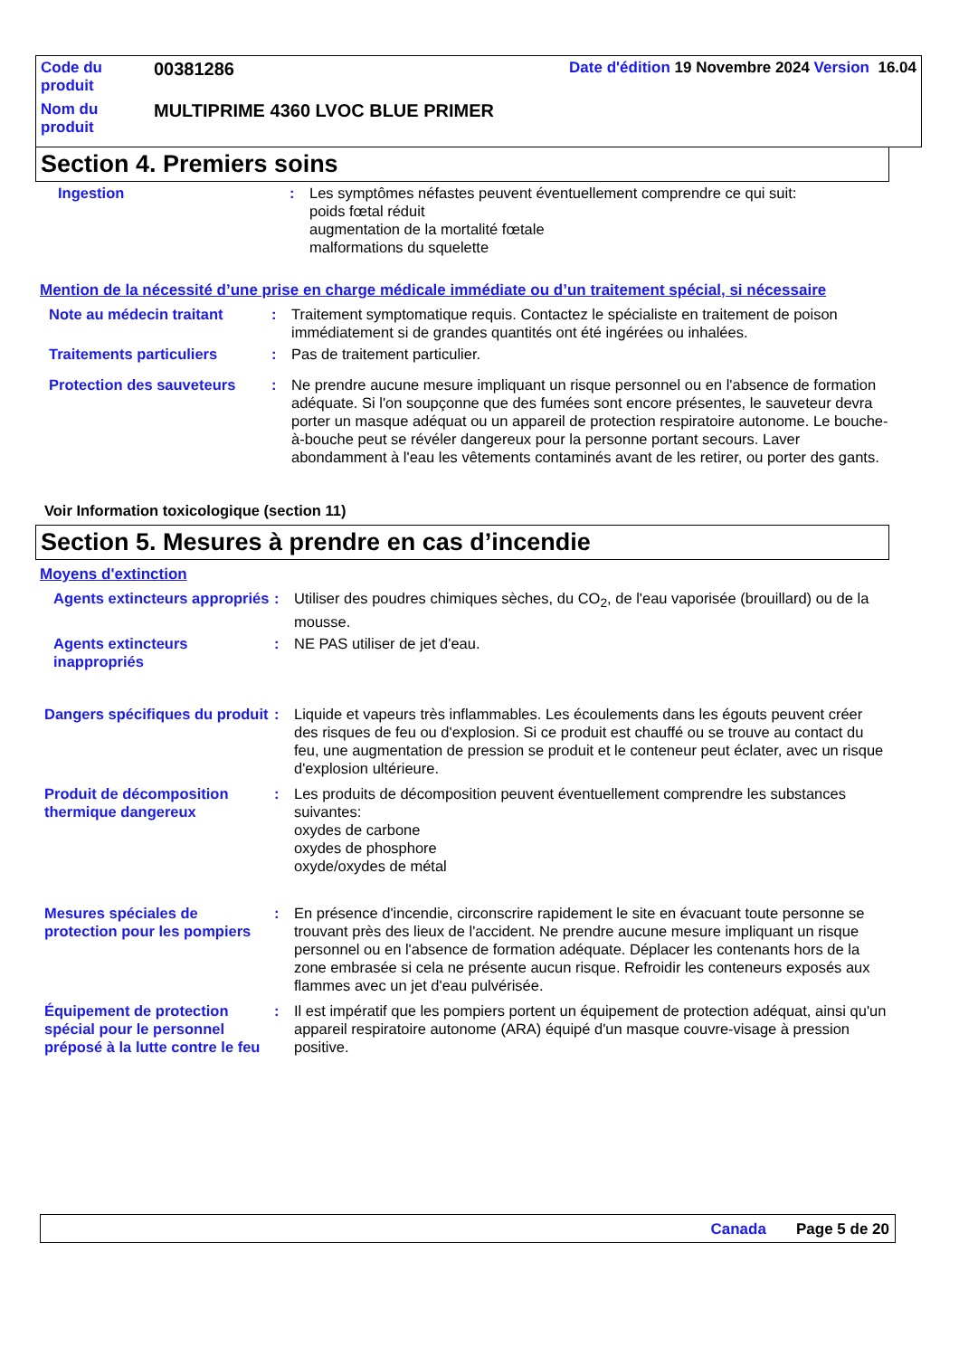| Code du produit | 00381286 | Date d'édition 19 Novembre 2024 Version 16.04 |
| Nom du produit | MULTIPRIME 4360 LVOC BLUE PRIMER | |
Section 4. Premiers soins
| Ingestion | : | Les symptômes néfastes peuvent éventuellement comprendre ce qui suit: poids fœtal réduit augmentation de la mortalité fœtale malformations du squelette |
Mention de la nécessité d’une prise en charge médicale immédiate ou d’un traitement spécial, si nécessaire
| Note au médecin traitant | : | Traitement symptomatique requis. Contactez le spécialiste en traitement de poison immédiatement si de grandes quantités ont été ingérées ou inhalées. |
| Traitements particuliers | : | Pas de traitement particulier. |
| Protection des sauveteurs | : | Ne prendre aucune mesure impliquant un risque personnel ou en l'absence de formation adéquate. Si l'on soupçonne que des fumées sont encore présentes, le sauveteur devra porter un masque adéquat ou un appareil de protection respiratoire autonome. Le bouche-à-bouche peut se révéler dangereux pour la personne portant secours. Laver abondamment à l'eau les vêtements contaminés avant de les retirer, ou porter des gants. |
Voir Information toxicologique (section 11)
Section 5. Mesures à prendre en cas d’incendie
Moyens d'extinction
| Agents extincteurs appropriés | : | Utiliser des poudres chimiques sèches, du CO<sub>2</sub>, de l'eau vaporisée (brouillard) ou de la mousse. |
| Agents extincteurs inappropriés | : | NE PAS utiliser de jet d'eau. |
| Dangers spécifiques du produit | : | Liquide et vapeurs très inflammables. Les écoulements dans les égouts peuvent créer des risques de feu ou d'explosion. Si ce produit est chauffé ou se trouve au contact du feu, une augmentation de pression se produit et le conteneur peut éclater, avec un risque d'explosion ultérieure. |
| Produit de décomposition thermique dangereux | : | Les produits de décomposition peuvent éventuellement comprendre les substances suivantes: oxydes de carbone oxydes de phosphore oxyde/oxydes de métal |
| Mesures spéciales de protection pour les pompiers | : | En présence d'incendie, circonscrire rapidement le site en évacuant toute personne se trouvant près des lieux de l'accident. Ne prendre aucune mesure impliquant un risque personnel ou en l'absence de formation adéquate. Déplacer les contenants hors de la zone embrasée si cela ne présente aucun risque. Refroidir les conteneurs exposés aux flammes avec un jet d'eau pulvérisée. |
| Équipement de protection spécial pour le personnel préposé à la lutte contre le feu | : | Il est impératif que les pompiers portent un équipement de protection adéquat, ainsi qu'un appareil respiratoire autonome (ARA) équipé d'un masque couvre-visage à pression positive. |
Canada Page 5 de 20